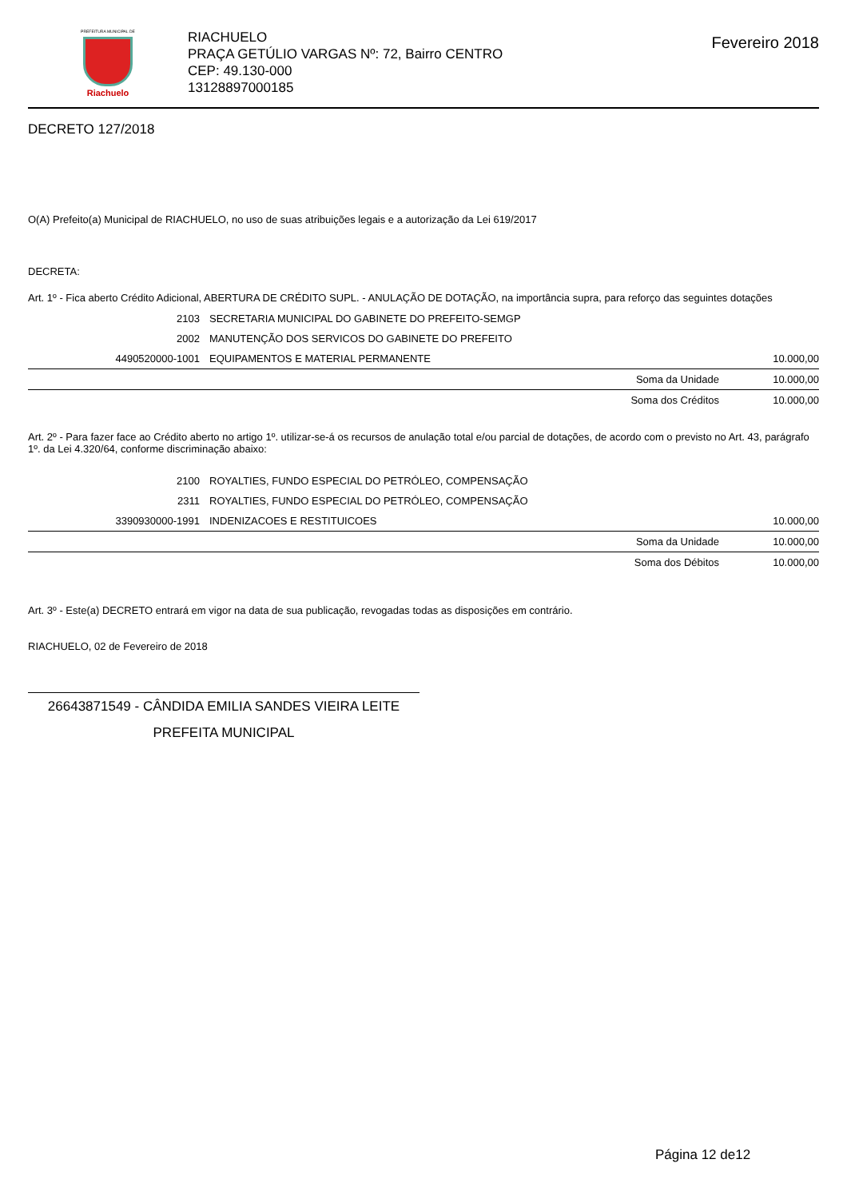PREFEITURA MUNICIPAL DE
Riachuelo
RIACHUELO
PRAÇA GETÚLIO VARGAS Nº: 72, Bairro CENTRO
CEP: 49.130-000
13128897000185
Fevereiro 2018
DECRETO 127/2018
O(A) Prefeito(a) Municipal de RIACHUELO, no uso de suas atribuições legais e a autorização da Lei 619/2017
DECRETA:
Art. 1º - Fica aberto Crédito Adicional, ABERTURA DE CRÉDITO SUPL. - ANULAÇÃO DE DOTAÇÃO, na importância supra, para reforço das seguintes dotações
| 2103 | SECRETARIA MUNICIPAL DO GABINETE DO PREFEITO-SEMGP | | |
| 2002 | MANUTENÇÃO DOS SERVICOS DO GABINETE DO PREFEITO | | |
| 4490520000-1001 | EQUIPAMENTOS E MATERIAL PERMANENTE | | 10.000,00 |
| | | Soma da Unidade | 10.000,00 |
| | | Soma dos Créditos | 10.000,00 |
Art. 2º - Para fazer face ao Crédito aberto no artigo 1º. utilizar-se-á os recursos de anulação total e/ou parcial de dotações, de acordo com o previsto no Art. 43, parágrafo 1º. da Lei 4.320/64, conforme discriminação abaixo:
| 2100 | ROYALTIES, FUNDO ESPECIAL DO PETRÓLEO, COMPENSAÇÃO | | |
| 2311 | ROYALTIES, FUNDO ESPECIAL DO PETRÓLEO, COMPENSAÇÃO | | |
| 3390930000-1991 | INDENIZACOES E RESTITUICOES | | 10.000,00 |
| | | Soma da Unidade | 10.000,00 |
| | | Soma dos Débitos | 10.000,00 |
Art. 3º - Este(a) DECRETO entrará em vigor na data de sua publicação, revogadas todas as disposições em contrário.
RIACHUELO, 02 de Fevereiro de 2018
26643871549 - CÂNDIDA EMILIA SANDES VIEIRA LEITE
PREFEITA MUNICIPAL
Página 12 de12